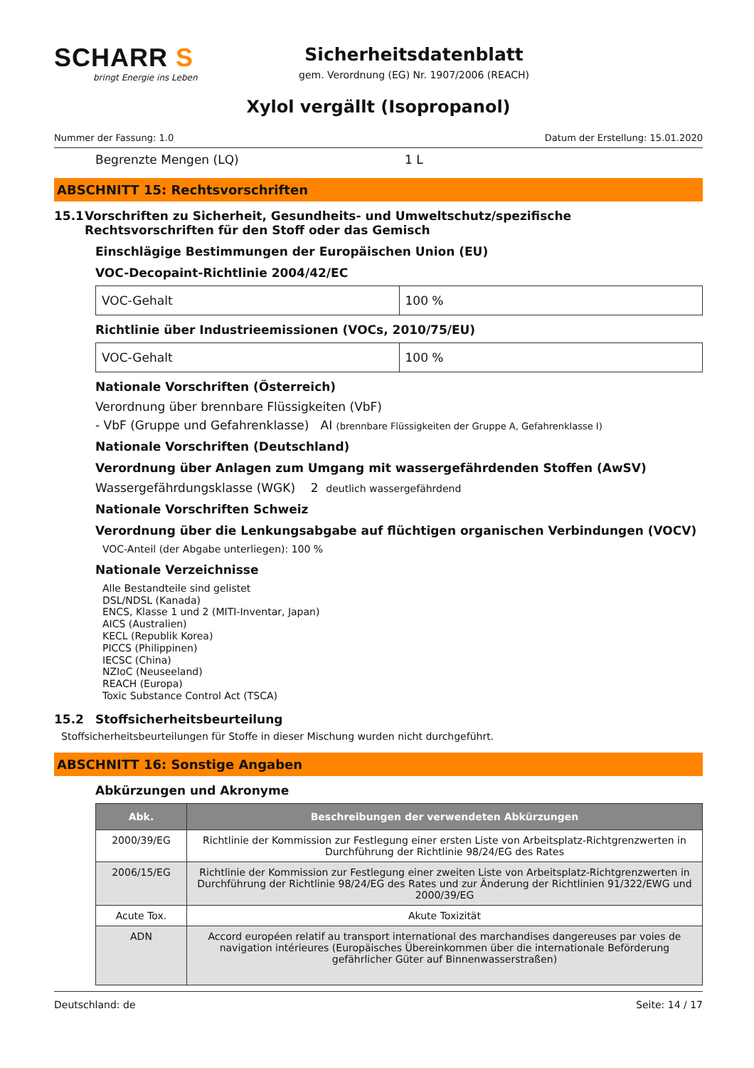SCHARR S
bringt Energie ins Leben
Sicherheitsdatenblatt
gem. Verordnung (EG) Nr. 1907/2006 (REACH)
Xylol vergällt (Isopropanol)
Nummer der Fassung: 1.0 Datum der Erstellung: 15.01.2020
Begrenzte Mengen (LQ) 1 L
ABSCHNITT 15: Rechtsvorschriften
15.1 Vorschriften zu Sicherheit, Gesundheits- und Umweltschutz/spezifische Rechtsvorschriften für den Stoff oder das Gemisch
Einschlägige Bestimmungen der Europäischen Union (EU)
VOC-Decopaint-Richtlinie 2004/42/EC
| VOC-Gehalt | 100 % |
Richtlinie über Industrieemissionen (VOCs, 2010/75/EU)
| VOC-Gehalt | 100 % |
Nationale Vorschriften (Österreich)
Verordnung über brennbare Flüssigkeiten (VbF)
- VbF (Gruppe und Gefahrenklasse) AI (brennbare Flüssigkeiten der Gruppe A, Gefahrenklasse I)
Nationale Vorschriften (Deutschland)
Verordnung über Anlagen zum Umgang mit wassergefährdenden Stoffen (AwSV)
Wassergefährdungsklasse (WGK) 2 deutlich wassergefährdend
Nationale Vorschriften Schweiz
Verordnung über die Lenkungsabgabe auf flüchtigen organischen Verbindungen (VOCV)
VOC-Anteil (der Abgabe unterliegen): 100 %
Nationale Verzeichnisse
Alle Bestandteile sind gelistet
DSL/NDSL (Kanada)
ENCS, Klasse 1 und 2 (MITI-Inventar, Japan)
AICS (Australien)
KECL (Republik Korea)
PICCS (Philippinen)
IECSC (China)
NZIoC (Neuseeland)
REACH (Europa)
Toxic Substance Control Act (TSCA)
15.2 Stoffsicherheitsbeurteilung
Stoffsicherheitsbeurteilungen für Stoffe in dieser Mischung wurden nicht durchgeführt.
ABSCHNITT 16: Sonstige Angaben
Abkürzungen und Akronyme
| Abk. | Beschreibungen der verwendeten Abkürzungen |
| --- | --- |
| 2000/39/EG | Richtlinie der Kommission zur Festlegung einer ersten Liste von Arbeitsplatz-Richtgrenzwerten in Durchführung der Richtlinie 98/24/EG des Rates |
| 2006/15/EG | Richtlinie der Kommission zur Festlegung einer zweiten Liste von Arbeitsplatz-Richtgrenzwerten in Durchführung der Richtlinie 98/24/EG des Rates und zur Änderung der Richtlinien 91/322/EWG und 2000/39/EG |
| Acute Tox. | Akute Toxizität |
| ADN | Accord européen relatif au transport international des marchandises dangereuses par voies de navigation intérieures (Europäisches Übereinkommen über die internationale Beförderung gefährlicher Güter auf Binnenwasserstraßen) |
Deutschland: de Seite: 14 / 17